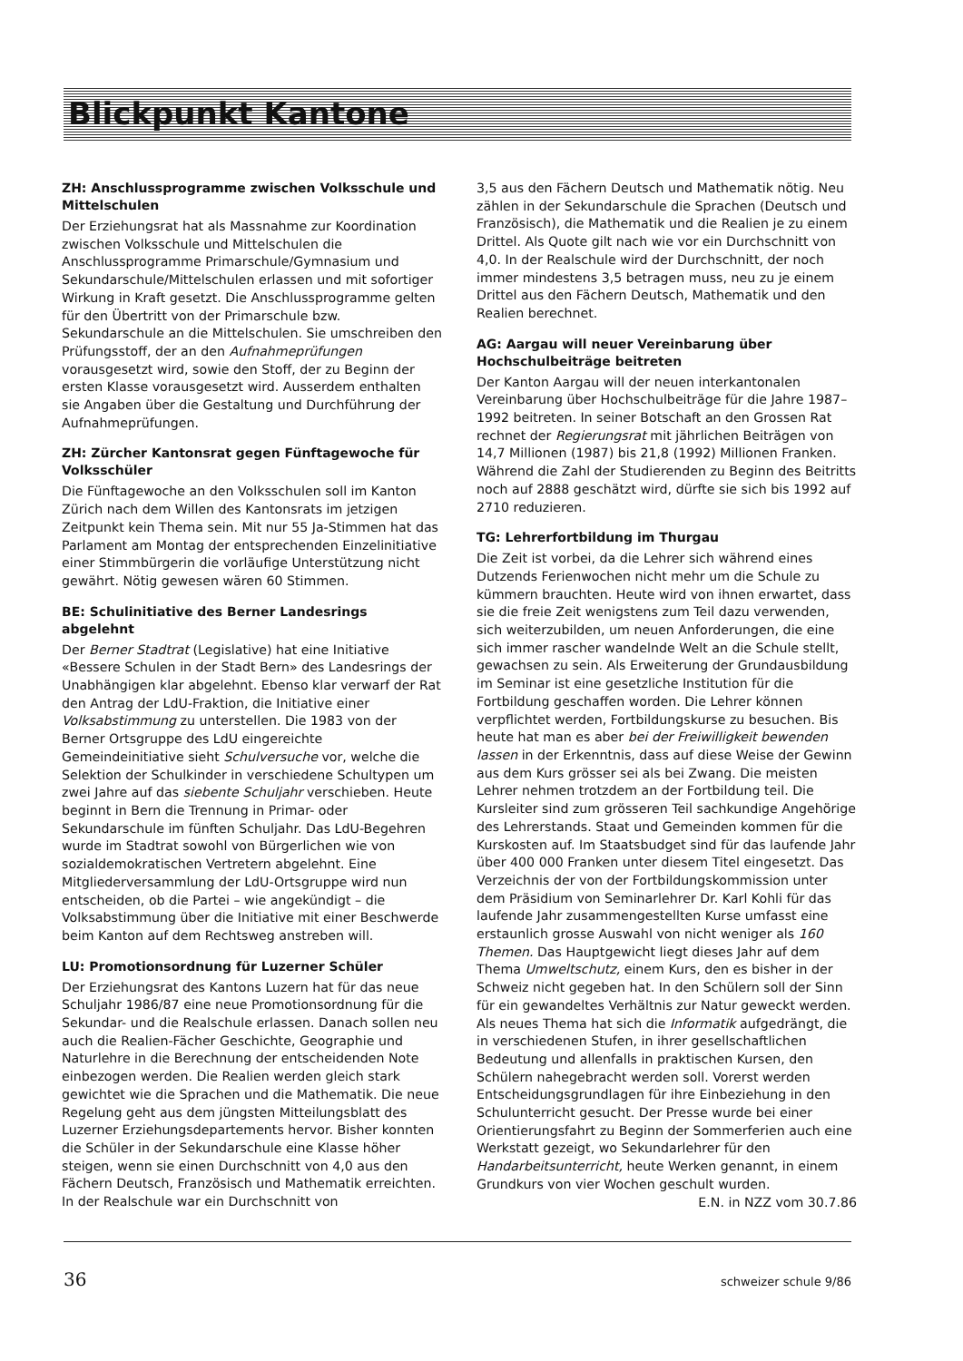Blickpunkt Kantone
ZH: Anschlussprogramme zwischen Volksschule und Mittelschulen
Der Erziehungsrat hat als Massnahme zur Koordination zwischen Volksschule und Mittelschulen die Anschlussprogramme Primarschule/Gymnasium und Sekundarschule/Mittelschulen erlassen und mit sofortiger Wirkung in Kraft gesetzt. Die Anschlussprogramme gelten für den Übertritt von der Primarschule bzw. Sekundarschule an die Mittelschulen. Sie umschreiben den Prüfungsstoff, der an den Aufnahmeprüfungen vorausgesetzt wird, sowie den Stoff, der zu Beginn der ersten Klasse vorausgesetzt wird. Ausserdem enthalten sie Angaben über die Gestaltung und Durchführung der Aufnahmeprüfungen.
ZH: Zürcher Kantonsrat gegen Fünftagewoche für Volksschüler
Die Fünftagewoche an den Volksschulen soll im Kanton Zürich nach dem Willen des Kantonsrats im jetzigen Zeitpunkt kein Thema sein. Mit nur 55 Ja-Stimmen hat das Parlament am Montag der entsprechenden Einzelinitiative einer Stimmbürgerin die vorläufige Unterstützung nicht gewährt. Nötig gewesen wären 60 Stimmen.
BE: Schulinitiative des Berner Landesrings abgelehnt
Der Berner Stadtrat (Legislative) hat eine Initiative «Bessere Schulen in der Stadt Bern» des Landesrings der Unabhängigen klar abgelehnt. Ebenso klar verwarf der Rat den Antrag der LdU-Fraktion, die Initiative einer Volksabstimmung zu unterstellen. Die 1983 von der Berner Ortsgruppe des LdU eingereichte Gemeindeinitiative sieht Schulversuche vor, welche die Selektion der Schulkinder in verschiedene Schultypen um zwei Jahre auf das siebente Schuljahr verschieben. Heute beginnt in Bern die Trennung in Primar- oder Sekundarschule im fünften Schuljahr. Das LdU-Begehren wurde im Stadtrat sowohl von Bürgerlichen wie von sozialdemokratischen Vertretern abgelehnt. Eine Mitgliederversammlung der LdU-Ortsgruppe wird nun entscheiden, ob die Partei – wie angekündigt – die Volksabstimmung über die Initiative mit einer Beschwerde beim Kanton auf dem Rechtsweg anstreben will.
LU: Promotionsordnung für Luzerner Schüler
Der Erziehungsrat des Kantons Luzern hat für das neue Schuljahr 1986/87 eine neue Promotionsordnung für die Sekundar- und die Realschule erlassen. Danach sollen neu auch die Realien-Fächer Geschichte, Geographie und Naturlehre in die Berechnung der entscheidenden Note einbezogen werden. Die Realien werden gleich stark gewichtet wie die Sprachen und die Mathematik. Die neue Regelung geht aus dem jüngsten Mitteilungsblatt des Luzerner Erziehungsdepartements hervor. Bisher konnten die Schüler in der Sekundarschule eine Klasse höher steigen, wenn sie einen Durchschnitt von 4,0 aus den Fächern Deutsch, Französisch und Mathematik erreichten. In der Realschule war ein Durchschnitt von
3,5 aus den Fächern Deutsch und Mathematik nötig. Neu zählen in der Sekundarschule die Sprachen (Deutsch und Französisch), die Mathematik und die Realien je zu einem Drittel. Als Quote gilt nach wie vor ein Durchschnitt von 4,0. In der Realschule wird der Durchschnitt, der noch immer mindestens 3,5 betragen muss, neu zu je einem Drittel aus den Fächern Deutsch, Mathematik und den Realien berechnet.
AG: Aargau will neuer Vereinbarung über Hochschulbeiträge beitreten
Der Kanton Aargau will der neuen interkantonalen Vereinbarung über Hochschulbeiträge für die Jahre 1987–1992 beitreten. In seiner Botschaft an den Grossen Rat rechnet der Regierungsrat mit jährlichen Beiträgen von 14,7 Millionen (1987) bis 21,8 (1992) Millionen Franken. Während die Zahl der Studierenden zu Beginn des Beitritts noch auf 2888 geschätzt wird, dürfte sie sich bis 1992 auf 2710 reduzieren.
TG: Lehrerfortbildung im Thurgau
Die Zeit ist vorbei, da die Lehrer sich während eines Dutzends Ferienwochen nicht mehr um die Schule zu kümmern brauchten. Heute wird von ihnen erwartet, dass sie die freie Zeit wenigstens zum Teil dazu verwenden, sich weiterzubilden, um neuen Anforderungen, die eine sich immer rascher wandelnde Welt an die Schule stellt, gewachsen zu sein. Als Erweiterung der Grundausbildung im Seminar ist eine gesetzliche Institution für die Fortbildung geschaffen worden. Die Lehrer können verpflichtet werden, Fortbildungskurse zu besuchen. Bis heute hat man es aber bei der Freiwilligkeit bewenden lassen in der Erkenntnis, dass auf diese Weise der Gewinn aus dem Kurs grösser sei als bei Zwang. Die meisten Lehrer nehmen trotzdem an der Fortbildung teil. Die Kursleiter sind zum grösseren Teil sachkundige Angehörige des Lehrerstands. Staat und Gemeinden kommen für die Kurskosten auf. Im Staatsbudget sind für das laufende Jahr über 400 000 Franken unter diesem Titel eingesetzt. Das Verzeichnis der von der Fortbildungskommission unter dem Präsidium von Seminarlehrer Dr. Karl Kohli für das laufende Jahr zusammengestellten Kurse umfasst eine erstaunlich grosse Auswahl von nicht weniger als 160 Themen. Das Hauptgewicht liegt dieses Jahr auf dem Thema Umweltschutz, einem Kurs, den es bisher in der Schweiz nicht gegeben hat. In den Schülern soll der Sinn für ein gewandeltes Verhältnis zur Natur geweckt werden. Als neues Thema hat sich die Informatik aufgedrängt, die in verschiedenen Stufen, in ihrer gesellschaftlichen Bedeutung und allenfalls in praktischen Kursen, den Schülern nahegebracht werden soll. Vorerst werden Entscheidungsgrundlagen für ihre Einbeziehung in den Schulunterricht gesucht. Der Presse wurde bei einer Orientierungsfahrt zu Beginn der Sommerferien auch eine Werkstatt gezeigt, wo Sekundarlehrer für den Handarbeitsunterricht, heute Werken genannt, in einem Grundkurs von vier Wochen geschult wurden.
E.N. in NZZ vom 30.7.86
36 schweizer schule 9/86